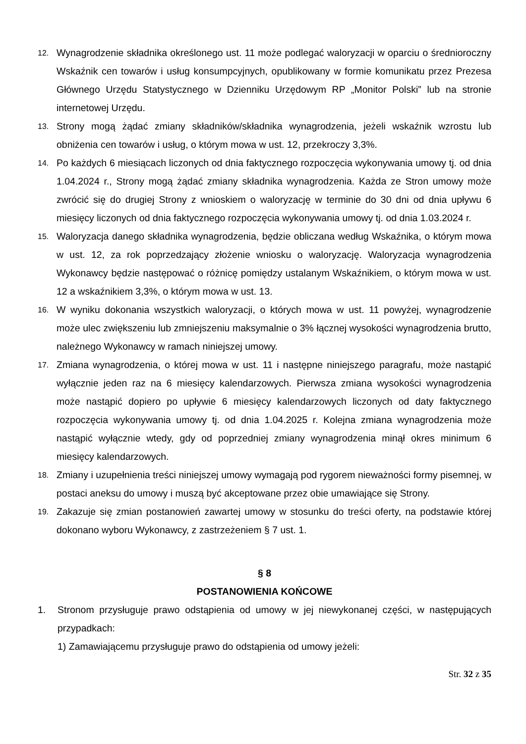12. Wynagrodzenie składnika określonego ust. 11 może podlegać waloryzacji w oparciu o średnioroczny Wskaźnik cen towarów i usług konsumpcyjnych, opublikowany w formie komunikatu przez Prezesa Głównego Urzędu Statystycznego w Dzienniku Urzędowym RP „Monitor Polski” lub na stronie internetowej Urzędu.
13. Strony mogą żądać zmiany składników/składnika wynagrodzenia, jeżeli wskaźnik wzrostu lub obniżenia cen towarów i usług, o którym mowa w ust. 12, przekroczy 3,3%.
14. Po każdych 6 miesiącach liczonych od dnia faktycznego rozpoczęcia wykonywania umowy tj. od dnia 1.04.2024 r., Strony mogą żądać zmiany składnika wynagrodzenia. Każda ze Stron umowy może zwrócić się do drugiej Strony z wnioskiem o waloryzację w terminie do 30 dni od dnia upływu 6 miesięcy liczonych od dnia faktycznego rozpoczęcia wykonywania umowy tj. od dnia 1.03.2024 r.
15. Waloryzacja danego składnika wynagrodzenia, będzie obliczana według Wskaźnika, o którym mowa w ust. 12, za rok poprzedzający złożenie wniosku o waloryzację. Waloryzacja wynagrodzenia Wykonawcy będzie następować o różnicę pomiędzy ustalanym Wskaźnikiem, o którym mowa w ust. 12 a wskaźnikiem 3,3%, o którym mowa w ust. 13.
16. W wyniku dokonania wszystkich waloryzacji, o których mowa w ust. 11 powyżej, wynagrodzenie może ulec zwiększeniu lub zmniejszeniu maksymalnie o 3% łącznej wysokości wynagrodzenia brutto, należnego Wykonawcy w ramach niniejszej umowy.
17. Zmiana wynagrodzenia, o której mowa w ust. 11 i następne niniejszego paragrafu, może nastąpić wyłącznie jeden raz na 6 miesięcy kalendarzowych. Pierwsza zmiana wysokości wynagrodzenia może nastąpić dopiero po upływie 6 miesięcy kalendarzowych liczonych od daty faktycznego rozpoczęcia wykonywania umowy tj. od dnia 1.04.2025 r. Kolejna zmiana wynagrodzenia może nastąpić wyłącznie wtedy, gdy od poprzedniej zmiany wynagrodzenia minął okres minimum 6 miesięcy kalendarzowych.
18. Zmiany i uzupełnienia treści niniejszej umowy wymagają pod rygorem nieważności formy pisemnej, w postaci aneksu do umowy i muszą być akceptowane przez obie umawiające się Strony.
19. Zakazuje się zmian postanowień zawartej umowy w stosunku do treści oferty, na podstawie której dokonano wyboru Wykonawcy, z zastrzeżeniem § 7 ust. 1.
§ 8
POSTANOWIENIA KOŃCOWE
1. Stronom przysługuje prawo odstąpienia od umowy w jej niewykonanej części, w następujących przypadkach:
1) Zamawiającemu przysługuje prawo do odstąpienia od umowy jeżeli:
Str. 32 z 35